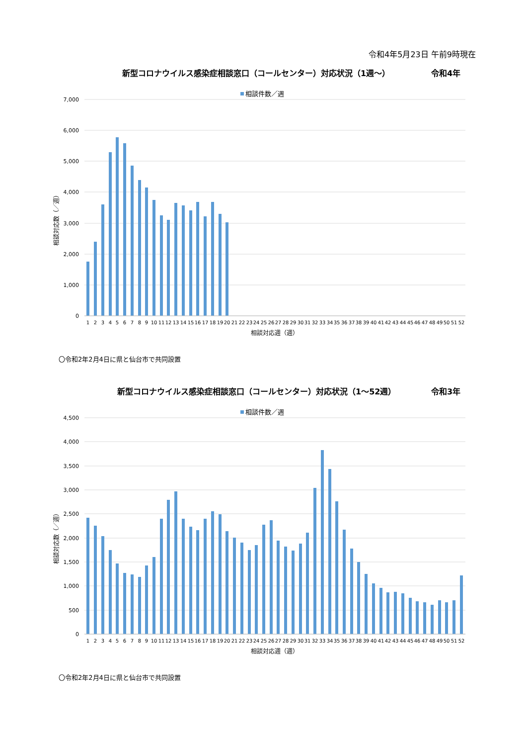令和4年5月23日 午前9時現在
新型コロナウイルス感染症相談窓口（コールセンター）対応状況（1週～） 令和4年
相談件数／週
7,000
6,000
5,000
4,000
3,000
2,000
1,000
0
相談対応数（／週）
1
2
3
4
5
6
7
8
9
10
11
12
13
14
15
16
17
18
19
20
21
22
23
24
25
26
27
28
29
30
31
32
33
34
35
36
37
38
39
40
41
42
43
44
45
46
47
48
49
50
51
52
相談対応週（週）
〇令和2年2月4日に県と仙台市で共同設置
新型コロナウイルス感染症相談窓口（コールセンター）対応状況（1～52週） 令和3年
相談件数／週
4,500
4,000
3,500
3,000
2,500
2,000
1,500
1,000
500
0
相談対応数（／週）
1
2
3
4
5
6
7
8
9
10
11
12
13
14
15
16
17
18
19
20
21
22
23
24
25
26
27
28
29
30
31
32
33
34
35
36
37
38
39
40
41
42
43
44
45
46
47
48
49
50
51
52
相談対応週（週）
〇令和2年2月4日に県と仙台市で共同設置